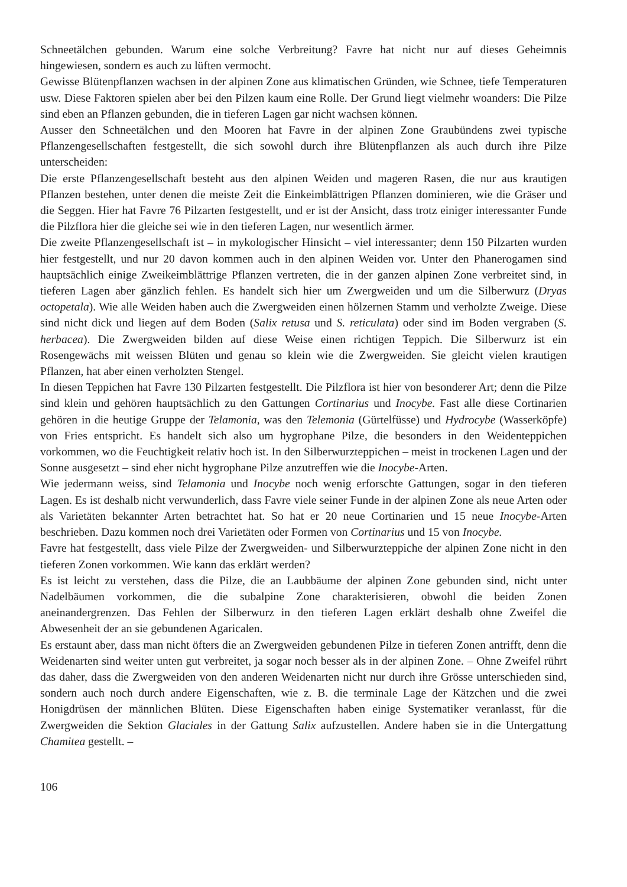Schneetälchen gebunden. Warum eine solche Verbreitung? Favre hat nicht nur auf dieses Geheimnis hingewiesen, sondern es auch zu lüften vermocht.
Gewisse Blütenpflanzen wachsen in der alpinen Zone aus klimatischen Gründen, wie Schnee, tiefe Temperaturen usw. Diese Faktoren spielen aber bei den Pilzen kaum eine Rolle. Der Grund liegt vielmehr woanders: Die Pilze sind eben an Pflanzen gebunden, die in tieferen Lagen gar nicht wachsen können.
Ausser den Schneetälchen und den Mooren hat Favre in der alpinen Zone Graubündens zwei typische Pflanzengesellschaften festgestellt, die sich sowohl durch ihre Blütenpflanzen als auch durch ihre Pilze unterscheiden:
Die erste Pflanzengesellschaft besteht aus den alpinen Weiden und mageren Rasen, die nur aus krautigen Pflanzen bestehen, unter denen die meiste Zeit die Einkeimblättrigen Pflanzen dominieren, wie die Gräser und die Seggen. Hier hat Favre 76 Pilzarten festgestellt, und er ist der Ansicht, dass trotz einiger interessanter Funde die Pilzflora hier die gleiche sei wie in den tieferen Lagen, nur wesentlich ärmer.
Die zweite Pflanzengesellschaft ist – in mykologischer Hinsicht – viel interessanter; denn 150 Pilzarten wurden hier festgestellt, und nur 20 davon kommen auch in den alpinen Weiden vor. Unter den Phanerogamen sind hauptsächlich einige Zweikeimblättrige Pflanzen vertreten, die in der ganzen alpinen Zone verbreitet sind, in tieferen Lagen aber gänzlich fehlen. Es handelt sich hier um Zwergweiden und um die Silberwurz (Dryas octopetala). Wie alle Weiden haben auch die Zwergweiden einen hölzernen Stamm und verholzte Zweige. Diese sind nicht dick und liegen auf dem Boden (Salix retusa und S. reticulata) oder sind im Boden vergraben (S. herbacea). Die Zwergweiden bilden auf diese Weise einen richtigen Teppich. Die Silberwurz ist ein Rosengewächs mit weissen Blüten und genau so klein wie die Zwergweiden. Sie gleicht vielen krautigen Pflanzen, hat aber einen verholzten Stengel.
In diesen Teppichen hat Favre 130 Pilzarten festgestellt. Die Pilzflora ist hier von besonderer Art; denn die Pilze sind klein und gehören hauptsächlich zu den Gattungen Cortinarius und Inocybe. Fast alle diese Cortinarien gehören in die heutige Gruppe der Telamonia, was den Telemonia (Gürtelfüsse) und Hydrocybe (Wasserköpfe) von Fries entspricht. Es handelt sich also um hygrophane Pilze, die besonders in den Weidenteppichen vorkommen, wo die Feuchtigkeit relativ hoch ist. In den Silberwurzteppichen – meist in trockenen Lagen und der Sonne ausgesetzt – sind eher nicht hygrophane Pilze anzutreffen wie die Inocybe-Arten.
Wie jedermann weiss, sind Telamonia und Inocybe noch wenig erforschte Gattungen, sogar in den tieferen Lagen. Es ist deshalb nicht verwunderlich, dass Favre viele seiner Funde in der alpinen Zone als neue Arten oder als Varietäten bekannter Arten betrachtet hat. So hat er 20 neue Cortinarien und 15 neue Inocybe-Arten beschrieben. Dazu kommen noch drei Varietäten oder Formen von Cortinarius und 15 von Inocybe.
Favre hat festgestellt, dass viele Pilze der Zwergweiden- und Silberwurzteppiche der alpinen Zone nicht in den tieferen Zonen vorkommen. Wie kann das erklärt werden?
Es ist leicht zu verstehen, dass die Pilze, die an Laubbäume der alpinen Zone gebunden sind, nicht unter Nadelbäumen vorkommen, die die subalpine Zone charakterisieren, obwohl die beiden Zonen aneinandergrenzen. Das Fehlen der Silberwurz in den tieferen Lagen erklärt deshalb ohne Zweifel die Abwesenheit der an sie gebundenen Agaricalen.
Es erstaunt aber, dass man nicht öfters die an Zwergweiden gebundenen Pilze in tieferen Zonen antrifft, denn die Weidenarten sind weiter unten gut verbreitet, ja sogar noch besser als in der alpinen Zone. – Ohne Zweifel rührt das daher, dass die Zwergweiden von den anderen Weidenarten nicht nur durch ihre Grösse unterschieden sind, sondern auch noch durch andere Eigenschaften, wie z. B. die terminale Lage der Kätzchen und die zwei Honigdrüsen der männlichen Blüten. Diese Eigenschaften haben einige Systematiker veranlasst, für die Zwergweiden die Sektion Glaciales in der Gattung Salix aufzustellen. Andere haben sie in die Untergattung Chamitea gestellt. –
106